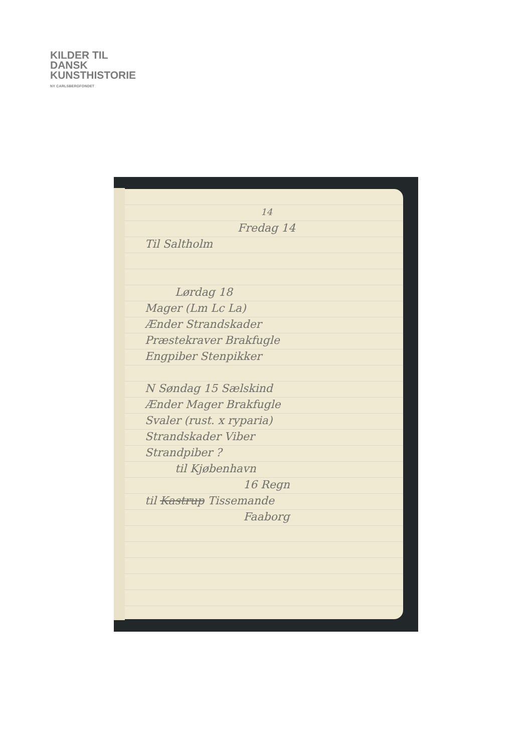KILDER TIL
DANSK
KUNSTHISTORIE
NY CARLSBERGFONDET
14
Fredag 14
Til Saltholm
Lørdag 18
Mager (Lm Lc La)
Ænder Strandskader
Præstekraver Brakfugle
Engpiber Stenpikker
N Søndag 15 Sælskind
Ænder Mager Brakfugle
Svaler (rust. x ryparia)
Strandskader Viber
Strandpiber ?
til Kjøbenhavn
16 Regn
til Kastrup Tissemande
Faaborg